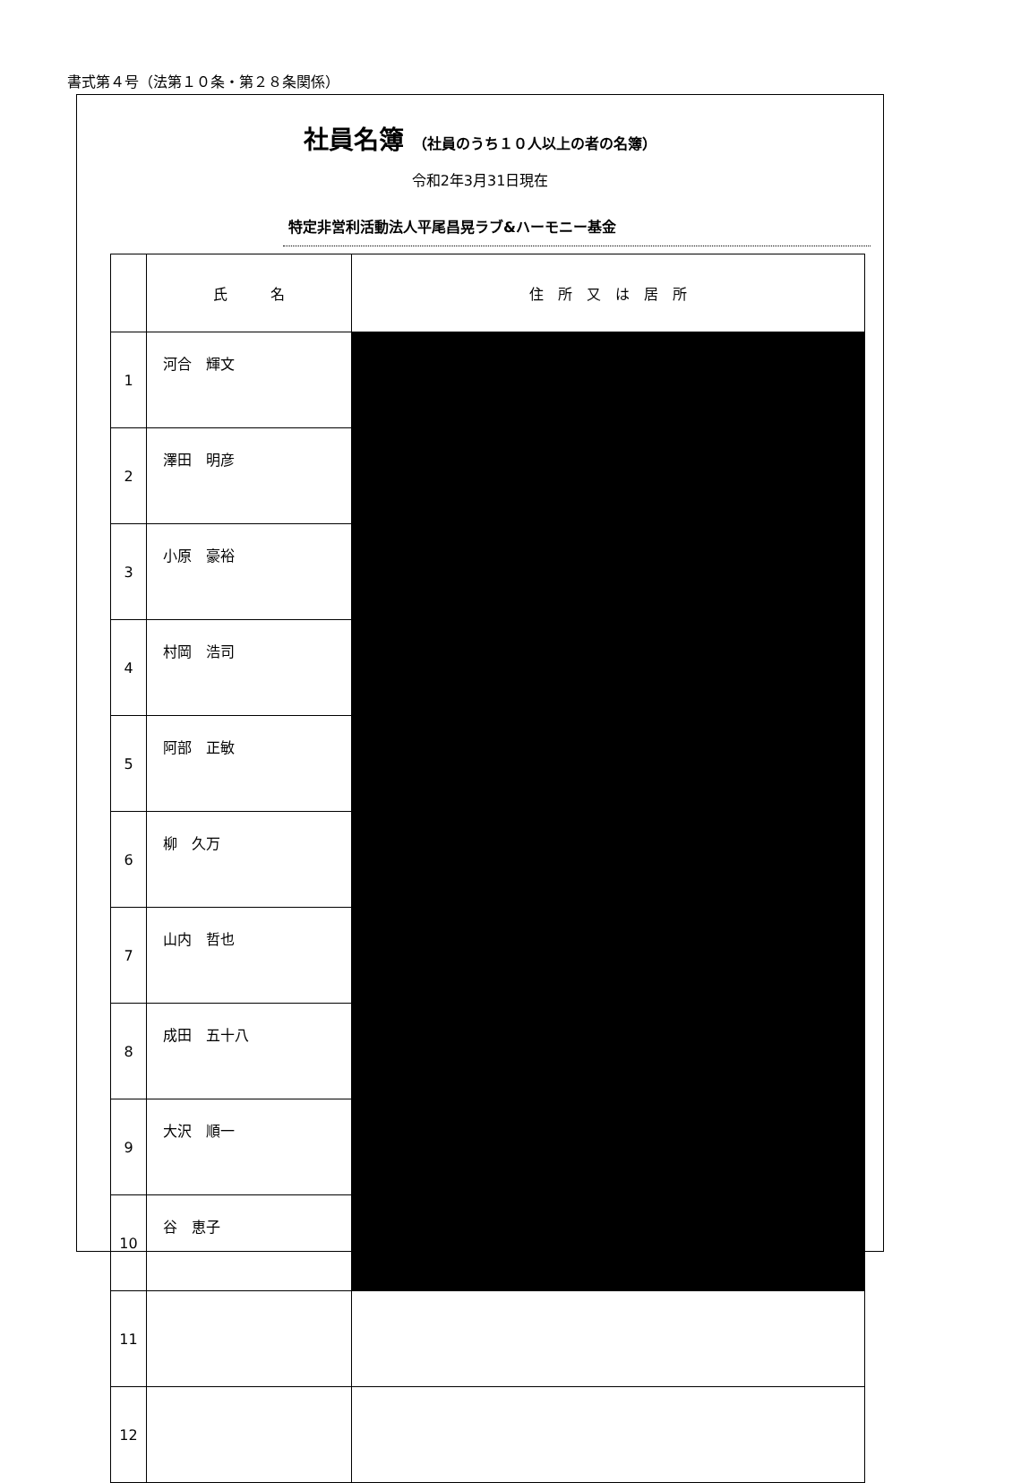書式第４号（法第１０条・第２８条関係）
社員名簿 （社員のうち１０人以上の者の名簿）
令和2年3月31日現在
特定非営利活動法人平尾昌晃ラブ&ハーモニー基金
| | 氏 名 | 住 所 又 は 居 所 |
| --- | --- | --- |
| 1 | 河合 輝文 | |
| 2 | 澤田 明彦 | |
| 3 | 小原 豪裕 | |
| 4 | 村岡 浩司 | |
| 5 | 阿部 正敏 | |
| 6 | 柳 久万 | |
| 7 | 山内 哲也 | |
| 8 | 成田 五十八 | |
| 9 | 大沢 順一 | |
| 10 | 谷 恵子 | |
| 11 | | |
| 12 | | |